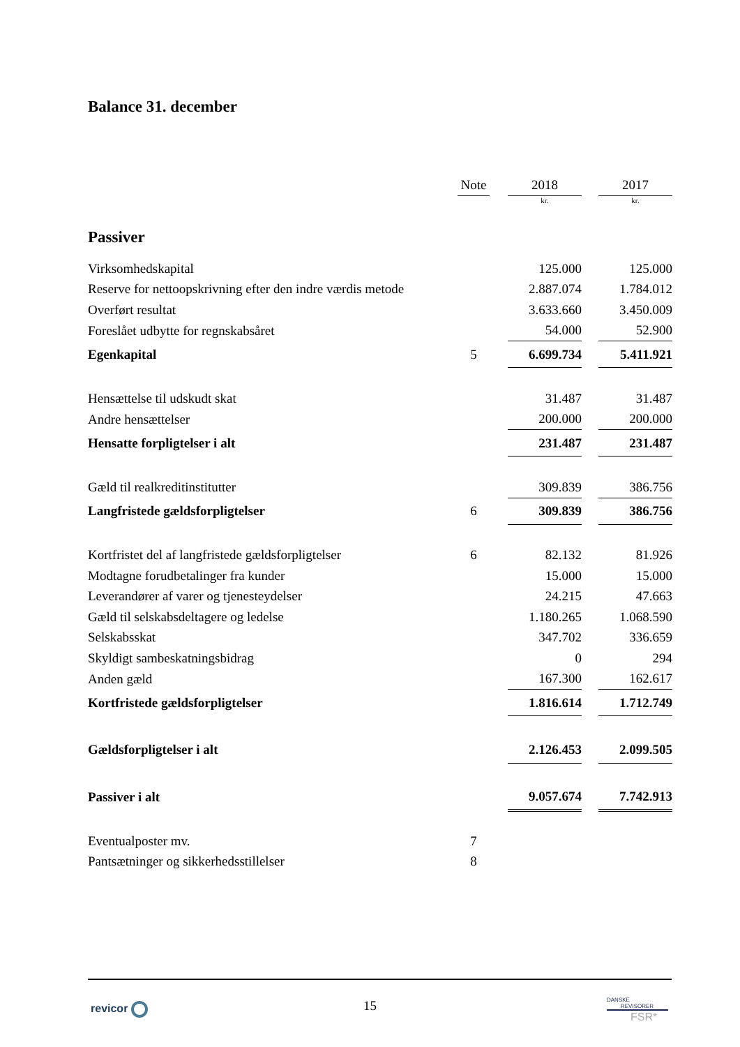Balance 31. december
| | Note | | 2018 | | 2017 |
| | | | kr. | | kr. |
| Passiver | | | | | |
| Virksomhedskapital | | | 125.000 | | 125.000 |
| Reserve for nettoopskrivning efter den indre værdis metode | | | 2.887.074 | | 1.784.012 |
| Overført resultat | | | 3.633.660 | | 3.450.009 |
| Foreslået udbytte for regnskabsåret | | | 54.000 | | 52.900 |
| Egenkapital | 5 | | 6.699.734 | | 5.411.921 |
| Hensættelse til udskudt skat | | | 31.487 | | 31.487 |
| Andre hensættelser | | | 200.000 | | 200.000 |
| Hensatte forpligtelser i alt | | | 231.487 | | 231.487 |
| Gæld til realkreditinstitutter | | | 309.839 | | 386.756 |
| Langfristede gældsforpligtelser | 6 | | 309.839 | | 386.756 |
| Kortfristet del af langfristede gældsforpligtelser | 6 | | 82.132 | | 81.926 |
| Modtagne forudbetalinger fra kunder | | | 15.000 | | 15.000 |
| Leverandører af varer og tjenesteydelser | | | 24.215 | | 47.663 |
| Gæld til selskabsdeltagere og ledelse | | | 1.180.265 | | 1.068.590 |
| Selskabsskat | | | 347.702 | | 336.659 |
| Skyldigt sambeskatningsbidrag | | | 0 | | 294 |
| Anden gæld | | | 167.300 | | 162.617 |
| Kortfristede gældsforpligtelser | | | 1.816.614 | | 1.712.749 |
| Gældsforpligtelser i alt | | | 2.126.453 | | 2.099.505 |
| Passiver i alt | | | 9.057.674 | | 7.742.913 |
| Eventualposter mv. | 7 | | | | |
| Pantsætninger og sikkerhedsstillelser | 8 | | | | |
revicor
15
DANSKE
REVISORER
FSR*